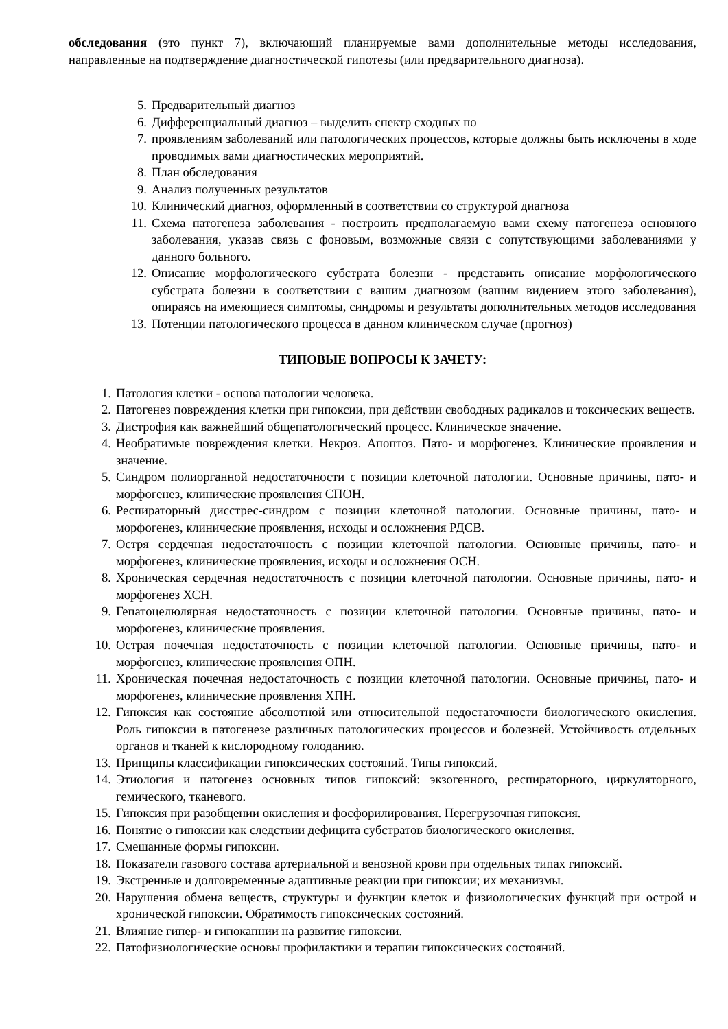обследования (это пункт 7), включающий планируемые вами дополнительные методы исследования, направленные на подтверждение диагностической гипотезы (или предварительного диагноза).
5. Предварительный диагноз
6. Дифференциальный диагноз – выделить спектр сходных по
7. проявлениям заболеваний или патологических процессов, которые должны быть исключены в ходе проводимых вами диагностических мероприятий.
8. План обследования
9. Анализ полученных результатов
10. Клинический диагноз, оформленный в соответствии со структурой диагноза
11. Схема патогенеза заболевания - построить предполагаемую вами схему патогенеза основного заболевания, указав связь с фоновым, возможные связи с сопутствующими заболеваниями у данного больного.
12. Описание морфологического субстрата болезни - представить описание морфологического субстрата болезни в соответствии с вашим диагнозом (вашим видением этого заболевания), опираясь на имеющиеся симптомы, синдромы и результаты дополнительных методов исследования
13. Потенции патологического процесса в данном клиническом случае (прогноз)
ТИПОВЫЕ ВОПРОСЫ К ЗАЧЕТУ:
1. Патология клетки - основа патологии человека.
2. Патогенез повреждения клетки при гипоксии, при действии свободных радикалов и токсических веществ.
3. Дистрофия как важнейший общепатологический процесс. Клиническое значение.
4. Необратимые повреждения клетки. Некроз. Апоптоз. Пато- и морфогенез. Клинические проявления и значение.
5. Синдром полиорганной недостаточности с позиции клеточной патологии. Основные причины, пато- и морфогенез, клинические проявления СПОН.
6. Респираторный дисстрес-синдром с позиции клеточной патологии. Основные причины, пато- и морфогенез, клинические проявления, исходы и осложнения РДСВ.
7. Остря сердечная недостаточность с позиции клеточной патологии. Основные причины, пато- и морфогенез, клинические проявления, исходы и осложнения ОСН.
8. Хроническая сердечная недостаточность с позиции клеточной патологии. Основные причины, пато- и морфогенез ХСН.
9. Гепатоцелюлярная недостаточность с позиции клеточной патологии. Основные причины, пато- и морфогенез, клинические проявления.
10. Острая почечная недостаточность с позиции клеточной патологии. Основные причины, пато- и морфогенез, клинические проявления ОПН.
11. Хроническая почечная недостаточность с позиции клеточной патологии. Основные причины, пато- и морфогенез, клинические проявления ХПН.
12. Гипоксия как состояние абсолютной или относительной недостаточности биологического окисления. Роль гипоксии в патогенезе различных патологических процессов и болезней. Устойчивость отдельных органов и тканей к кислородному голоданию.
13. Принципы классификации гипоксических состояний. Типы гипоксий.
14. Этиология и патогенез основных типов гипоксий: экзогенного, респираторного, циркуляторного, гемического, тканевого.
15. Гипоксия при разобщении окисления и фосфорилирования. Перегрузочная гипоксия.
16. Понятие о гипоксии как следствии дефицита субстратов биологического окисления.
17. Смешанные формы гипоксии.
18. Показатели газового состава артериальной и венозной крови при отдельных типах гипоксий.
19. Экстренные и долговременные адаптивные реакции при гипоксии; их механизмы.
20. Нарушения обмена веществ, структуры и функции клеток и физиологических функций при острой и хронической гипоксии. Обратимость гипоксических состояний.
21. Влияние гипер- и гипокапнии на развитие гипоксии.
22. Патофизиологические основы профилактики и терапии гипоксических состояний.